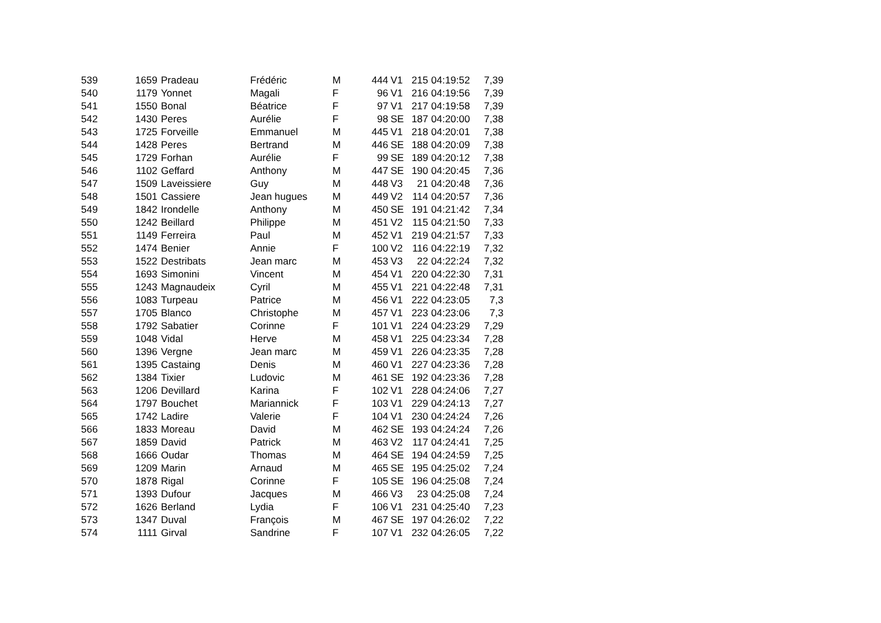| 539 | 1659 | Pradeau | Frédéric | M | 444 | V1 | 215 | 04:19:52 | 7,39 |
| 540 | 1179 | Yonnet | Magali | F | 96 | V1 | 216 | 04:19:56 | 7,39 |
| 541 | 1550 | Bonal | Béatrice | F | 97 | V1 | 217 | 04:19:58 | 7,39 |
| 542 | 1430 | Peres | Aurélie | F | 98 | SE | 187 | 04:20:00 | 7,38 |
| 543 | 1725 | Forveille | Emmanuel | M | 445 | V1 | 218 | 04:20:01 | 7,38 |
| 544 | 1428 | Peres | Bertrand | M | 446 | SE | 188 | 04:20:09 | 7,38 |
| 545 | 1729 | Forhan | Aurélie | F | 99 | SE | 189 | 04:20:12 | 7,38 |
| 546 | 1102 | Geffard | Anthony | M | 447 | SE | 190 | 04:20:45 | 7,36 |
| 547 | 1509 | Laveissiere | Guy | M | 448 | V3 | 21 | 04:20:48 | 7,36 |
| 548 | 1501 | Cassiere | Jean hugues | M | 449 | V2 | 114 | 04:20:57 | 7,36 |
| 549 | 1842 | Irondelle | Anthony | M | 450 | SE | 191 | 04:21:42 | 7,34 |
| 550 | 1242 | Beillard | Philippe | M | 451 | V2 | 115 | 04:21:50 | 7,33 |
| 551 | 1149 | Ferreira | Paul | M | 452 | V1 | 219 | 04:21:57 | 7,33 |
| 552 | 1474 | Benier | Annie | F | 100 | V2 | 116 | 04:22:19 | 7,32 |
| 553 | 1522 | Destribats | Jean marc | M | 453 | V3 | 22 | 04:22:24 | 7,32 |
| 554 | 1693 | Simonini | Vincent | M | 454 | V1 | 220 | 04:22:30 | 7,31 |
| 555 | 1243 | Magnaudeix | Cyril | M | 455 | V1 | 221 | 04:22:48 | 7,31 |
| 556 | 1083 | Turpeau | Patrice | M | 456 | V1 | 222 | 04:23:05 | 7,3 |
| 557 | 1705 | Blanco | Christophe | M | 457 | V1 | 223 | 04:23:06 | 7,3 |
| 558 | 1792 | Sabatier | Corinne | F | 101 | V1 | 224 | 04:23:29 | 7,29 |
| 559 | 1048 | Vidal | Herve | M | 458 | V1 | 225 | 04:23:34 | 7,28 |
| 560 | 1396 | Vergne | Jean marc | M | 459 | V1 | 226 | 04:23:35 | 7,28 |
| 561 | 1395 | Castaing | Denis | M | 460 | V1 | 227 | 04:23:36 | 7,28 |
| 562 | 1384 | Tixier | Ludovic | M | 461 | SE | 192 | 04:23:36 | 7,28 |
| 563 | 1206 | Devillard | Karina | F | 102 | V1 | 228 | 04:24:06 | 7,27 |
| 564 | 1797 | Bouchet | Mariannick | F | 103 | V1 | 229 | 04:24:13 | 7,27 |
| 565 | 1742 | Ladire | Valerie | F | 104 | V1 | 230 | 04:24:24 | 7,26 |
| 566 | 1833 | Moreau | David | M | 462 | SE | 193 | 04:24:24 | 7,26 |
| 567 | 1859 | David | Patrick | M | 463 | V2 | 117 | 04:24:41 | 7,25 |
| 568 | 1666 | Oudar | Thomas | M | 464 | SE | 194 | 04:24:59 | 7,25 |
| 569 | 1209 | Marin | Arnaud | M | 465 | SE | 195 | 04:25:02 | 7,24 |
| 570 | 1878 | Rigal | Corinne | F | 105 | SE | 196 | 04:25:08 | 7,24 |
| 571 | 1393 | Dufour | Jacques | M | 466 | V3 | 23 | 04:25:08 | 7,24 |
| 572 | 1626 | Berland | Lydia | F | 106 | V1 | 231 | 04:25:40 | 7,23 |
| 573 | 1347 | Duval | François | M | 467 | SE | 197 | 04:26:02 | 7,22 |
| 574 | 1111 | Girval | Sandrine | F | 107 | V1 | 232 | 04:26:05 | 7,22 |